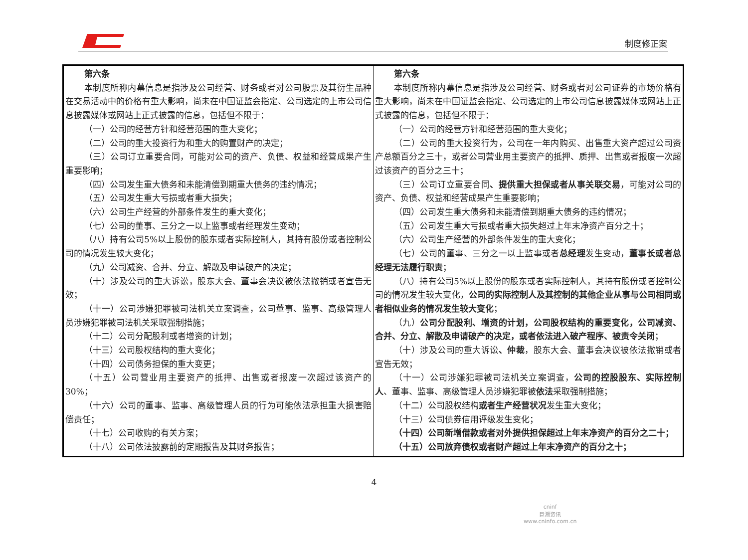制度修正案
| 第六条 本制度所称内幕信息是指涉及公司经营、财务或者对公司股票及其衍生品种在交易活动中的价格有重大影响，尚未在中国证监会指定、公司选定的上市公司信息披露媒体或网站上正式披露的信息，包括但不限于： （一）公司的经营方针和经营范围的重大变化； （二）公司的重大投资行为和重大的购置财产的决定； （三）公司订立重要合同，可能对公司的资产、负债、权益和经营成果产生重要影响； （四）公司发生重大债务和未能清偿到期重大债务的违约情况； （五）公司发生重大亏损或者重大损失； （六）公司生产经营的外部条件发生的重大变化； （七）公司的董事、三分之一以上监事或者经理发生变动； （八）持有公司5%以上股份的股东或者实际控制人，其持有股份或者控制公司的情况发生较大变化； （九）公司减资、合并、分立、解散及申请破产的决定； （十）涉及公司的重大诉讼，股东大会、董事会决议被依法撤销或者宣告无效； （十一）公司涉嫌犯罪被司法机关立案调查，公司董事、监事、高级管理人员涉嫌犯罪被司法机关采取强制措施； （十二）公司分配股利或者增资的计划； （十三）公司股权结构的重大变化； （十四）公司债务担保的重大变更； （十五）公司营业用主要资产的抵押、出售或者报废一次超过该资产的30%； （十六）公司的董事、监事、高级管理人员的行为可能依法承担重大损害赔偿责任； （十七）公司收购的有关方案； （十八）公司依法披露前的定期报告及其财务报告； | 第六条 本制度所称内幕信息是指涉及公司经营、财务或者对公司证券的市场价格有重大影响，尚未在中国证监会指定、公司选定的上市公司信息披露媒体或网站上正式披露的信息，包括但不限于： （一）公司的经营方针和经营范围的重大变化； （二）公司的重大投资行为，公司在一年内购买、出售重大资产超过公司资产总额百分之三十，或者公司营业用主要资产的抵押、质押、出售或者报废一次超过该资产的百分之三十； （三）公司订立重要合同 、提供重大担保或者从事关联交易 ，可能对公司的资产、负债、权益和经营成果产生重要影响； （四）公司发生重大债务和未能清偿到期重大债务的违约情况； （五）公司发生重大亏损或者重大损失超过上年末净资产百分之十； （六）公司生产经营的外部条件发生的重大变化； （七）公司的董事、三分之一以上监事或者 总经理 发生变动， 董事长或者总经理无法履行职责 ； （八）持有公司5%以上股份的股东或者实际控制人，其持有股份或者控制公司的情况发生较大变化， 公司的实际控制人及其控制的其他企业从事与公司相同或者相似业务的情况发生较大变化 ； （九） 公司分配股利、增资的计划，公司股权结构的重要变化，公司减资、合并、分立、解散及申请破产的决定，或者依法进入破产程序、被责令关闭 ； （十）涉及公司的重大诉讼 、仲裁 ，股东大会、董事会决议被依法撤销或者宣告无效； （十一）公司涉嫌犯罪被司法机关立案调查， 公司的控股股东、实际控制人 、董事、监事、高级管理人员涉嫌犯罪被 依法 采取强制措施； （十二）公司股权结构 或者生产经营状况 发生重大变化； （十三）公司债券信用评级发生变化； （十四）公司新增借款或者对外提供担保超过上年末净资产的百分之二十； （十五）公司放弃债权或者财产超过上年末净资产的百分之十； |
4
cninf
巨潮资讯
www.cninfo.com.cn